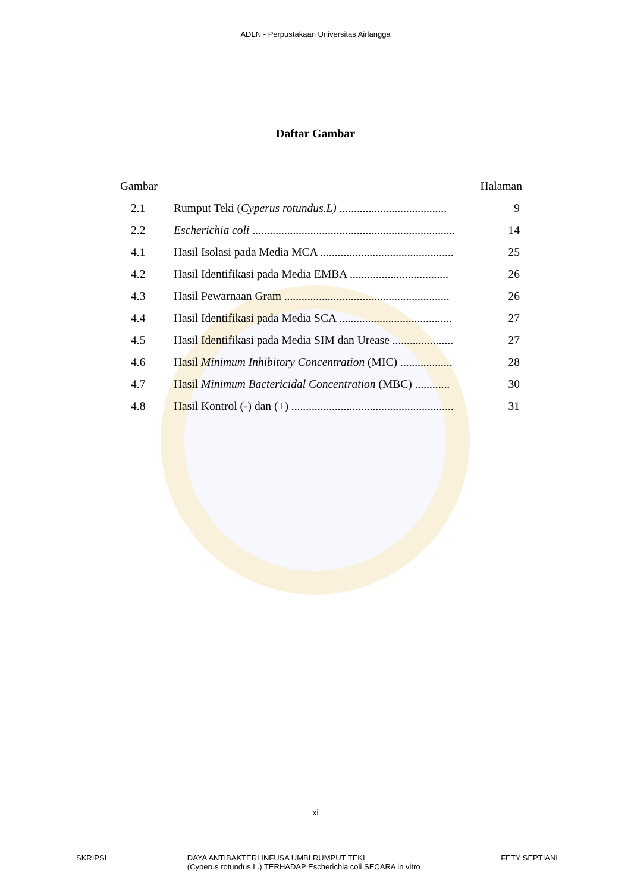ADLN - Perpustakaan Universitas Airlangga
Daftar Gambar
Gambar Halaman
2.1 Rumput Teki (Cyperus rotundus.L) ..................................... 9
2.2 Escherichia coli ...................................................................... 14
4.1 Hasil Isolasi pada Media MCA .............................................. 25
4.2 Hasil Identifikasi pada Media EMBA .................................. 26
4.3 Hasil Pewarnaan Gram ......................................................... 26
4.4 Hasil Identifikasi pada Media SCA ....................................... 27
4.5 Hasil Identifikasi pada Media SIM dan Urease ..................... 27
4.6 Hasil Minimum Inhibitory Concentration (MIC) .................. 28
4.7 Hasil Minimum Bactericidal Concentration (MBC) ............ 30
4.8 Hasil Kontrol (-) dan (+) ........................................................ 31
xi
SKRIPSI DAYA ANTIBAKTERI INFUSA UMBI RUMPUT TEKI
(Cyperus rotundus L.) TERHADAP Escherichia coli SECARA in vitro FETY SEPTIANI